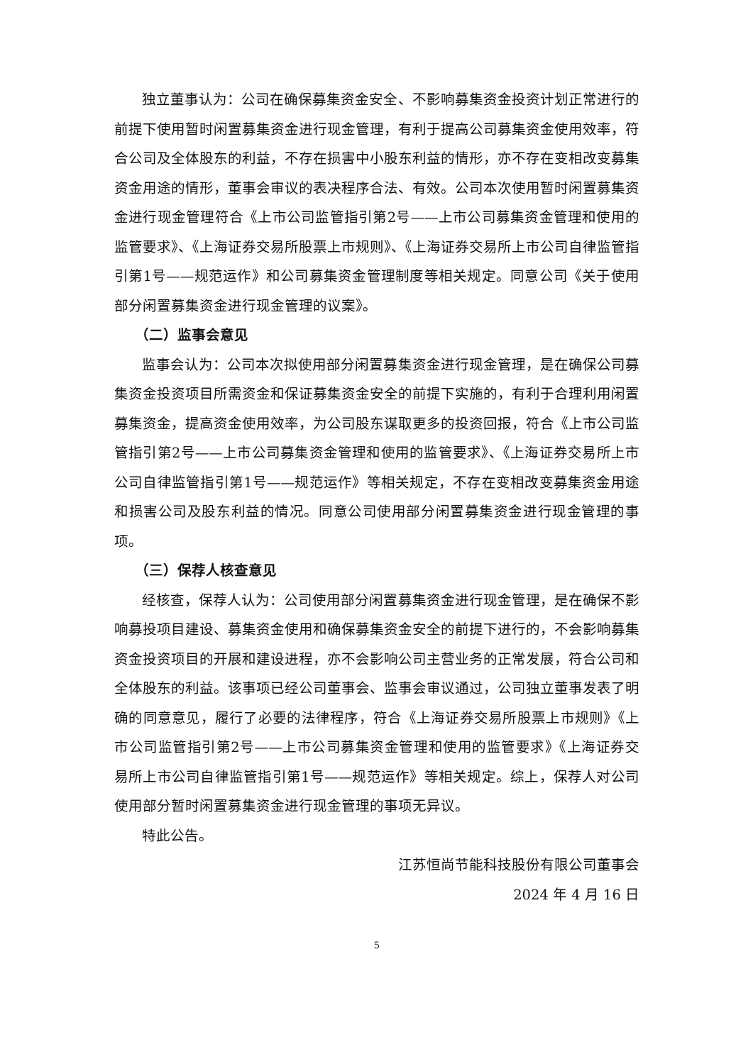独立董事认为：公司在确保募集资金安全、不影响募集资金投资计划正常进行的前提下使用暂时闲置募集资金进行现金管理，有利于提高公司募集资金使用效率，符合公司及全体股东的利益，不存在损害中小股东利益的情形，亦不存在变相改变募集资金用途的情形，董事会审议的表决程序合法、有效。公司本次使用暂时闲置募集资金进行现金管理符合《上市公司监管指引第2号——上市公司募集资金管理和使用的监管要求》、《上海证券交易所股票上市规则》、《上海证券交易所上市公司自律监管指引第1号——规范运作》和公司募集资金管理制度等相关规定。同意公司《关于使用部分闲置募集资金进行现金管理的议案》。
（二）监事会意见
监事会认为：公司本次拟使用部分闲置募集资金进行现金管理，是在确保公司募集资金投资项目所需资金和保证募集资金安全的前提下实施的，有利于合理利用闲置募集资金，提高资金使用效率，为公司股东谋取更多的投资回报，符合《上市公司监管指引第2号——上市公司募集资金管理和使用的监管要求》、《上海证券交易所上市公司自律监管指引第1号——规范运作》等相关规定，不存在变相改变募集资金用途和损害公司及股东利益的情况。同意公司使用部分闲置募集资金进行现金管理的事项。
（三）保荐人核查意见
经核查，保荐人认为：公司使用部分闲置募集资金进行现金管理，是在确保不影响募投项目建设、募集资金使用和确保募集资金安全的前提下进行的，不会影响募集资金投资项目的开展和建设进程，亦不会影响公司主营业务的正常发展，符合公司和全体股东的利益。该事项已经公司董事会、监事会审议通过，公司独立董事发表了明确的同意意见，履行了必要的法律程序，符合《上海证券交易所股票上市规则》《上市公司监管指引第2号——上市公司募集资金管理和使用的监管要求》《上海证券交易所上市公司自律监管指引第1号——规范运作》等相关规定。综上，保荐人对公司使用部分暂时闲置募集资金进行现金管理的事项无异议。
特此公告。
江苏恒尚节能科技股份有限公司董事会
2024 年 4 月 16 日
5